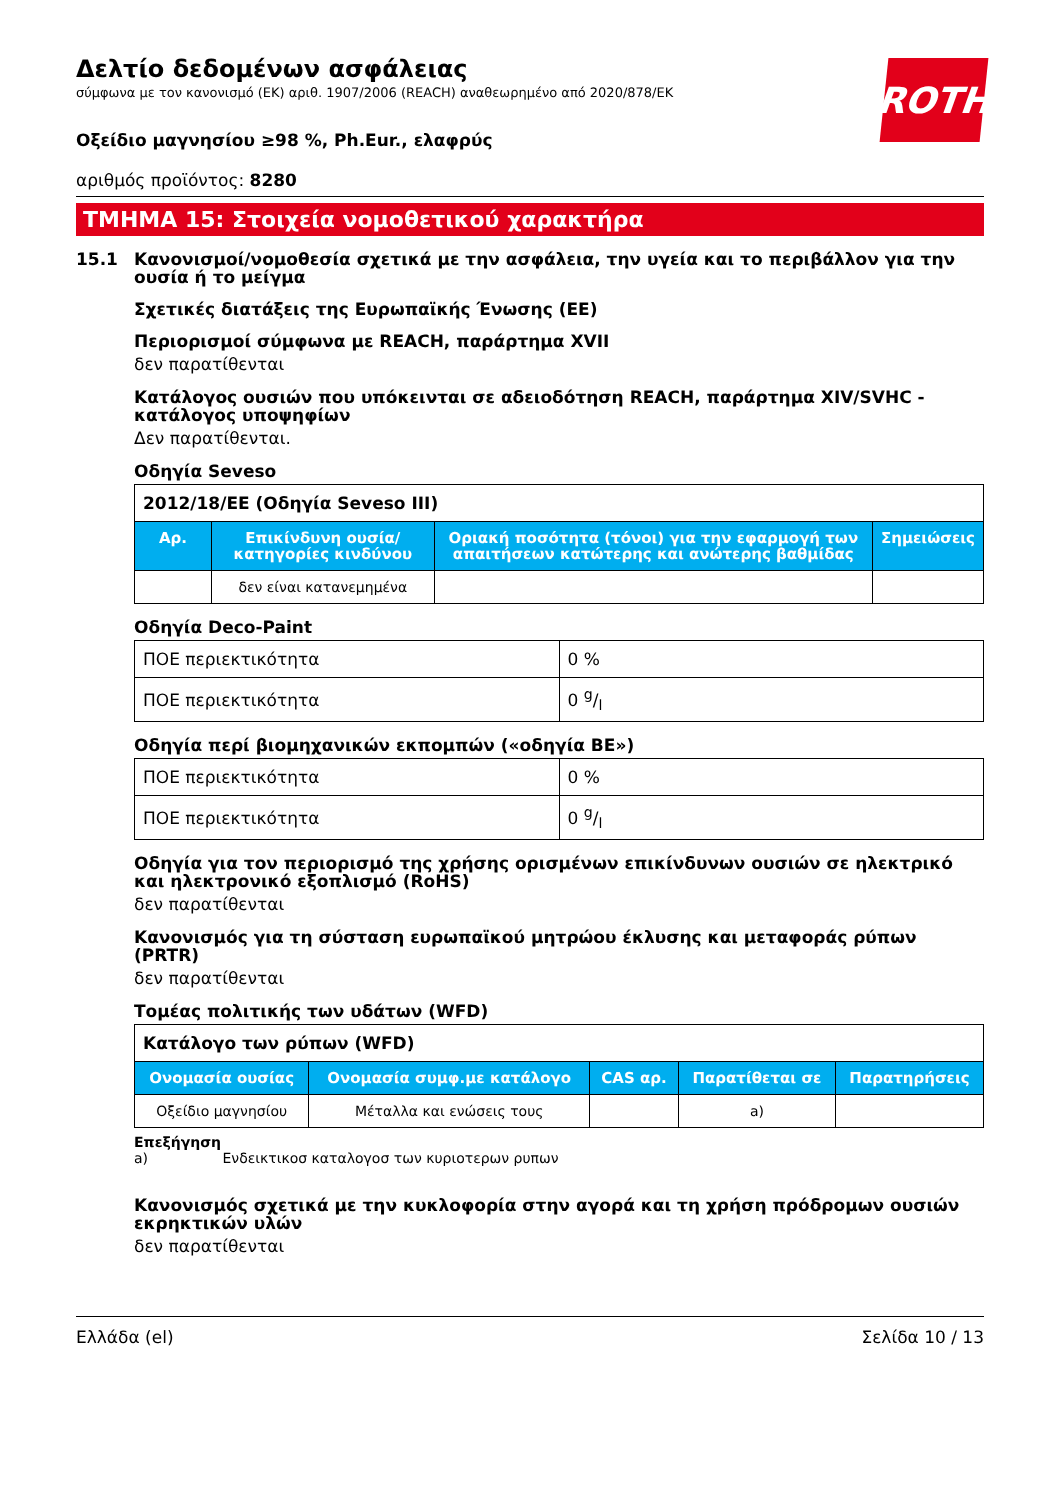ROTH
Δελτίο δεδομένων ασφάλειας
σύμφωνα με τον κανονισμό (ΕΚ) αριθ. 1907/2006 (REACH) αναθεωρημένο από 2020/878/ΕΚ
Οξείδιο μαγνησίου ≥98 %, Ph.Eur., ελαφρύς
αριθμός προϊόντος: 8280
ΤΜΗΜΑ 15: Στοιχεία νομοθετικού χαρακτήρα
15.1 Κανονισμοί/νομοθεσία σχετικά με την ασφάλεια, την υγεία και το περιβάλλον για την ουσία ή το μείγμα
Σχετικές διατάξεις της Ευρωπαϊκής Ένωσης (ΕΕ)
Περιορισμοί σύμφωνα με REACH, παράρτημα XVII
δεν παρατίθενται
Κατάλογος ουσιών που υπόκεινται σε αδειοδότηση REACH, παράρτημα XIV/SVHC - κατάλογος υποψηφίων
Δεν παρατίθενται.
Οδηγία Seveso
| 2012/18/ΕΕ (Οδηγία Seveso III) | | | |
| Αρ. | Επικίνδυνη ουσία/κατηγορίες κινδύνου | Οριακή ποσότητα (τόνοι) για την εφαρμογή των απαιτήσεων κατώτερης και ανώτερης βαθμίδας | Σημειώσεις |
| | δεν είναι κατανεμημένα | | |
Οδηγία Deco-Paint
| ΠΟΕ περιεκτικότητα | 0 % |
| ΠΟΕ περιεκτικότητα | 0 g/l |
Οδηγία περί βιομηχανικών εκπομπών («οδηγία ΒΕ»)
| ΠΟΕ περιεκτικότητα | 0 % |
| ΠΟΕ περιεκτικότητα | 0 g/l |
Οδηγία για τον περιορισμό της χρήσης ορισμένων επικίνδυνων ουσιών σε ηλεκτρικό και ηλεκτρονικό εξοπλισμό (RoHS)
δεν παρατίθενται
Κανονισμός για τη σύσταση ευρωπαϊκού μητρώου έκλυσης και μεταφοράς ρύπων (PRTR)
δεν παρατίθενται
Τομέας πολιτικής των υδάτων (WFD)
| Κατάλογο των ρύπων (WFD) | | | | |
| Ονομασία ουσίας | Ονομασία συμφ.με κατάλογο | CAS αρ. | Παρατίθεται σε | Παρατηρήσεις |
| Οξείδιο μαγνησίου | Μέταλλα και ενώσεις τους | | a) | |
Επεξήγηση
a) Ενδεικτικοσ καταλογοσ των κυριοτερων ρυπων
Κανονισμός σχετικά με την κυκλοφορία στην αγορά και τη χρήση πρόδρομων ουσιών εκρηκτικών υλών
δεν παρατίθενται
Ελλάδα (el) Σελίδα 10 / 13